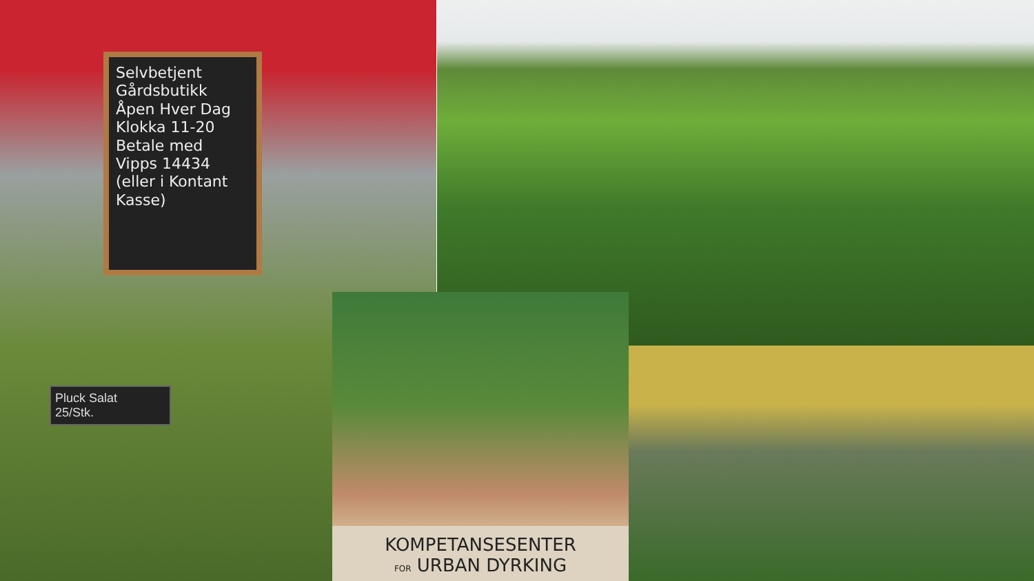Selvbetjent
Gårdsbutikk
Åpen Hver Dag
Klokka 11-20
Betale med
Vipps 14434 (eller i Kontant Kasse)
Pluck Salat
25/Stk.
KOMPETANSESENTER
FOR URBAN DYRKING